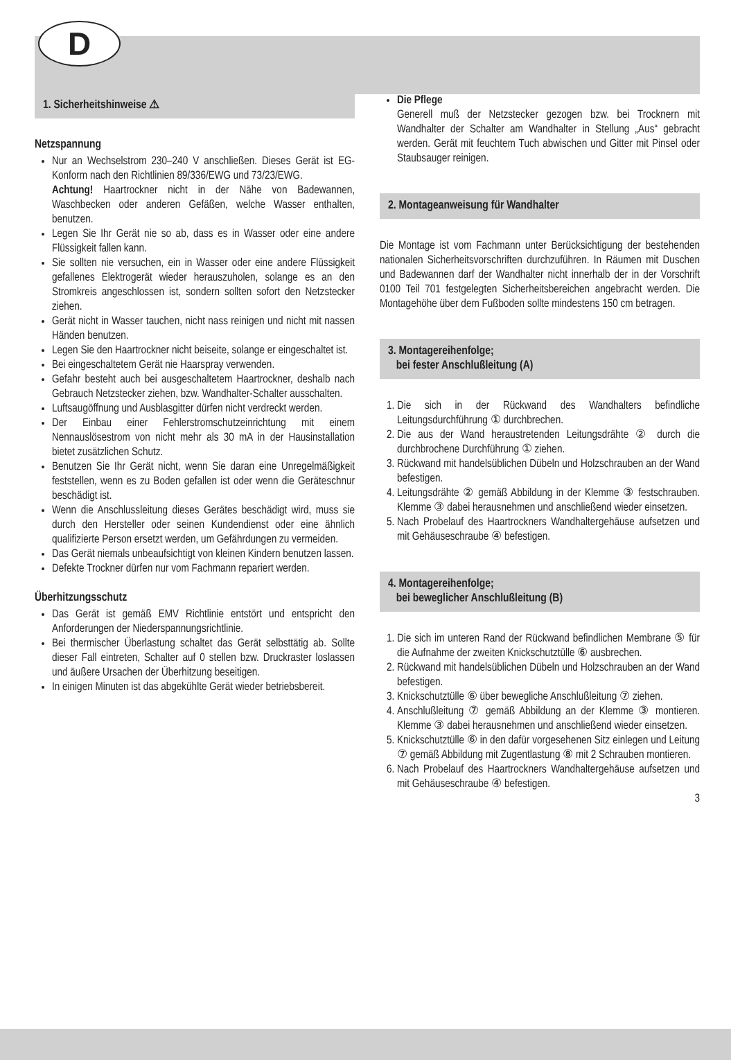D
1. Sicherheitshinweise ⚠
Netzspannung
Nur an Wechselstrom 230–240 V anschließen. Dieses Gerät ist EG-Konform nach den Richtlinien 89/336/EWG und 73/23/EWG.
Achtung! Haartrockner nicht in der Nähe von Badewannen, Waschbecken oder anderen Gefäßen, welche Wasser enthalten, benutzen.
Legen Sie Ihr Gerät nie so ab, dass es in Wasser oder eine andere Flüssigkeit fallen kann.
Sie sollten nie versuchen, ein in Wasser oder eine andere Flüssigkeit gefallenes Elektrogerät wieder herauszuholen, solange es an den Stromkreis angeschlossen ist, sondern sollten sofort den Netzstecker ziehen.
Gerät nicht in Wasser tauchen, nicht nass reinigen und nicht mit nassen Händen benutzen.
Legen Sie den Haartrockner nicht beiseite, solange er eingeschaltet ist.
Bei eingeschaltetem Gerät nie Haarspray verwenden.
Gefahr besteht auch bei ausgeschaltetem Haartrockner, deshalb nach Gebrauch Netzstecker ziehen, bzw. Wandhalter-Schalter ausschalten.
Luftsaugöffnung und Ausblasgitter dürfen nicht verdreckt werden.
Der Einbau einer Fehlerstromschutzeinrichtung mit einem Nennauslösestrom von nicht mehr als 30 mA in der Hausinstallation bietet zusätzlichen Schutz.
Benutzen Sie Ihr Gerät nicht, wenn Sie daran eine Unregelmäßigkeit feststellen, wenn es zu Boden gefallen ist oder wenn die Geräteschnur beschädigt ist.
Wenn die Anschlussleitung dieses Gerätes beschädigt wird, muss sie durch den Hersteller oder seinen Kundendienst oder eine ähnlich qualifizierte Person ersetzt werden, um Gefährdungen zu vermeiden.
Das Gerät niemals unbeaufsichtigt von kleinen Kindern benutzen lassen.
Defekte Trockner dürfen nur vom Fachmann repariert werden.
Überhitzungsschutz
Das Gerät ist gemäß EMV Richtlinie entstört und entspricht den Anforderungen der Niederspannungsrichtlinie.
Bei thermischer Überlastung schaltet das Gerät selbsttätig ab. Sollte dieser Fall eintreten, Schalter auf 0 stellen bzw. Druckraster loslassen und äußere Ursachen der Überhitzung beseitigen.
In einigen Minuten ist das abgekühlte Gerät wieder betriebsbereit.
Die Pflege
Generell muß der Netzstecker gezogen bzw. bei Trocknern mit Wandhalter der Schalter am Wandhalter in Stellung „Aus“ gebracht werden. Gerät mit feuchtem Tuch abwischen und Gitter mit Pinsel oder Staubsauger reinigen.
2. Montageanweisung für Wandhalter
Die Montage ist vom Fachmann unter Berücksichtigung der bestehenden nationalen Sicherheitsvorschriften durchzuführen. In Räumen mit Duschen und Badewannen darf der Wandhalter nicht innerhalb der in der Vorschrift 0100 Teil 701 festgelegten Sicherheitsbereichen angebracht werden. Die Montagehöhe über dem Fußboden sollte mindestens 150 cm betragen.
3. Montagereihenfolge;
bei fester Anschlußleitung (A)
1. Die sich in der Rückwand des Wandhalters befindliche Leitungsdurchführung ① durchbrechen.
2. Die aus der Wand heraustretenden Leitungsdrähte ② durch die durchbrochene Durchführung ① ziehen.
3. Rückwand mit handelsüblichen Dübeln und Holzschrauben an der Wand befestigen.
4. Leitungsdrähte ② gemäß Abbildung in der Klemme ③ festschrauben. Klemme ③ dabei herausnehmen und anschließend wieder einsetzen.
5. Nach Probelauf des Haartrockners Wandhaltergehäuse aufsetzen und mit Gehäuseschraube ④ befestigen.
4. Montagereihenfolge;
bei beweglicher Anschlußleitung (B)
1. Die sich im unteren Rand der Rückwand befindlichen Membrane ⑤ für die Aufnahme der zweiten Knickschutztülle ⑥ ausbrechen.
2. Rückwand mit handelsüblichen Dübeln und Holzschrauben an der Wand befestigen.
3. Knickschutztülle ⑥ über bewegliche Anschlußleitung ⑦ ziehen.
4. Anschlußleitung ⑦ gemäß Abbildung an der Klemme ③ montieren. Klemme ③ dabei herausnehmen und anschließend wieder einsetzen.
5. Knickschutztülle ⑥ in den dafür vorgesehenen Sitz einlegen und Leitung ⑦ gemäß Abbildung mit Zugentlastung ⑧ mit 2 Schrauben montieren.
6. Nach Probelauf des Haartrockners Wandhaltergehäuse aufsetzen und mit Gehäuseschraube ④ befestigen.
3